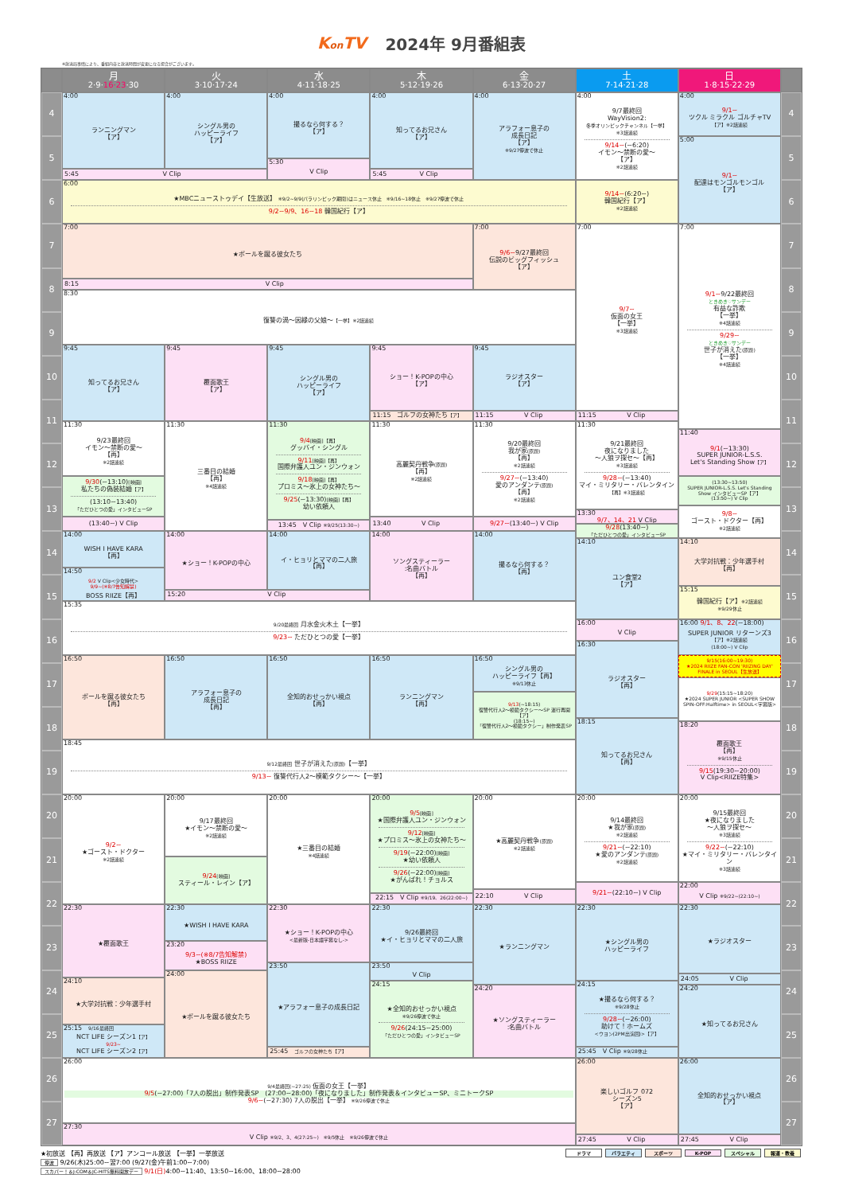Kon TV 2024年 9月番組表
※放送局事情により、番組内容と放送時間が変更になる場合がございます。
月
2·9·16·23·30
火
3·10·17·24
水
4·11·18·25
木
5·12·19·26
金
6·13·20·27
土
7·14·21·28
日
1·8·15·22·29
4
4:00
ランニングマン
【ア】
4:00
シングル男の
ハッピーライフ
【ア】
4:00
撮るなら何する？
【ア】
4:00
知ってるお兄さん
【ア】
4:00
アラフォー息子の
成長日記
【ア】
※9/27停波で休止
4:00
9/7最終回
WayVision2:
冬季オリンピックチャンネル【一挙】
※3話連続
9/14~(~6:20)
イモン～禁断の愛～
【ア】
※2話連続
4:00
9/1~
ツクル ミラクル ゴルチャTV
【ア】※2話連続
4
5
5:00
9/1~
配達はモンゴルモンゴル
【ア】
5
5:30
V Clip
5:45 V Clip
5:45 V Clip
6
6:00
★MBCニューストゥデイ【生放送】 ※9/2~9/9(パラリンピック期間)はニュース休止　※9/16~18休止　※9/27停波で休止
9/2~9/9、16~18 韓国紀行【ア】
9/14~(6:20~)
韓国紀行【ア】
※2話連続
6
7
7:00
★ボールを蹴る彼女たち
7:00
9/6~9/27最終回
伝説のビッグフィッシュ
【ア】
7:00
9/7~
仮面の女王
【一挙】
※3話連続
7:00
9/1~9/22最終回
ときめき♡サンデー
有益な詐欺
【一挙】
※4話連続
9/29~
ときめき♡サンデー
世子が消えた(原題)
【一挙】
※4話連続
7
8
8
8:15 V Clip
8:30
復讐の渦～因縁の父娘～【一挙】※2話連続
9
9
9:45
知ってるお兄さん
【ア】
9:45
覆面歌王
【ア】
9:45
シングル男の
ハッピーライフ
【ア】
9:45
ショー！K-POPの中心
【ア】
9:45
ラジオスター
【ア】
10
10
11
11
11:15　ゴルフの女神たち【ア】
11:15 V Clip
11:15 V Clip
11:30
9/23最終回
イモン～禁断の愛～
【再】
※2話連続
9/30(~13:10)[映画]
私たちの偽装結婚【ア】
(13:10~13:40)
「ただひとつの愛」インタビューSP
(13:40~) V Clip
11:30
三番目の結婚
【再】
※4話連続
11:30
9/4[映画]【再】
グッバイ・シングル
9/11[映画]【再】
国際弁護人ユン・ジンウォン
9/18[映画]【再】
プロミス～氷上の女神たち～
9/25(~13:30)[映画]【再】
幼い依頼人
13:45　V Clip ※9/25(13:30~)
11:30
高麗契丹戦争(原題)
【再】
※2話連続
13:40 V Clip
11:30
9/20最終回
我が家(原題)
【再】
※2話連続
9/27~(~13:40)
愛のアンダンテ(原題)
【再】
※2話連続
9/27~(13:40~) V Clip
11:30
9/21最終回
夜になりました
～人狼ヲ探セ～【再】
※3話連続
9/28~(~13:40)
マイ・ミリタリー・バレンタイン
【再】※3話連続
13:30
9/7、14、21 V Clip
9/28(13:40~)
「ただひとつの愛」インタビューSP
11:40
9/1(~13:30)
SUPER JUNIOR-L.S.S.
Let's Standing Show【ア】
(13:30~13:50)
SUPER JUNIOR-L.S.S. Let's Standing Show インタビューSP【ア】
(13:50~) V Clip
9/8~
ゴースト・ドクター【再】
※2話連続
12
12
13
13
14
14:00
WISH I HAVE KARA
【再】
14:50
9/2 V Clip<少女時代>
9/9~(※8/7告知解禁)
BOSS RIIZE【再】
14:00
★ショー！K-POPの中心
14:00
イ・ヒョリとママの二人旅
【再】
14:00
ソングスティーラー
:名曲バトル
【再】
14:00
撮るなら何する？
【再】
14:10
ユン食堂2
【ア】
14:10
大学対抗戦：少年選手村
【再】
14
15
15
15:15
韓国紀行【ア】※2話連続
※9/29休止
15:20 V Clip
15:35
9/20最終回 月水金火木土【一挙】
9/23~ ただひとつの愛【一挙】
16
16:00
V Clip
16:00 9/1、8、22(~18:00)
SUPER JUNIOR リターンズ3
【ア】※2話連続
(18:00~) V Clip
16
16:30
ラジオスター
【再】
16:50
ボールを蹴る彼女たち
【再】
16:50
アラフォー息子の
成長日記
【再】
16:50
全知的おせっかい視点
【再】
16:50
ランニングマン
【再】
16:50
シングル男の
ハッピーライフ【再】
※9/13休止
9/13(~18:15)
復讐代行人2～模範タクシー～SP 運行再開【ア】
(18:15~)
「復讐代行人2～模範タクシー」制作発表SP
9/15(16:00~19:30)
★2024 RIIZE FAN-CON 'RIIZING DAY' FINALE in SEOUL【生放送】
9/29(15:15~18:20)
★2024 SUPER JUNIOR <SUPER SHOW SPIN-OFF:Halftime> in SEOUL<字幕版>
17
17
18
18
18:15
知ってるお兄さん
【再】
18:20
覆面歌王
【再】
※9/15休止
9/15(19:30~20:00)
V Clip<RIIZE特集>
18:45
9/12最終回 世子が消えた(原題)【一挙】
9/13~ 復讐代行人2～模範タクシー～【一挙】
19
19
20
20:00
9/2~
★ゴースト・ドクター
※2話連続
20:00
9/17最終回
★イモン～禁断の愛～
※2話連続
9/24[映画]
スティール・レイン【ア】
20:00
★三番目の結婚
※4話連続
20:00
9/5[映画]
★国際弁護人ユン・ジンウォン
9/12[映画]
★プロミス～氷上の女神たち～
9/19(~22:00)[映画]
★幼い依頼人
9/26(~22:00)[映画]
★がんばれ！チョルス
20:00
★高麗契丹戦争(原題)
※2話連続
20:00
9/14最終回
★我が家(原題)
※2話連続
9/21~(~22:10)
★愛のアンダンテ(原題)
※2話連続
20:00
9/15最終回
★夜になりました
～人狼ヲ探セ～
※3話連続
9/22~(~22:10)
★マイ・ミリタリー・バレンタイン
※3話連続
20
21
21
22
9/21~(22:10~) V Clip
22:00
V Clip ※9/22~(22:10~)
22
22:10 V Clip
22:15　V Clip ※9/19、26(22:00~)
22:30
★覆面歌王
22:30
★WISH I HAVE KARA
22:30
★ショー！K-POPの中心
<最新版-日本語字幕なし->
22:30
9/26最終回
★イ・ヒョリとママの二人旅
22:30
★ランニングマン
22:30
★シングル男の
ハッピーライフ
22:30
★ラジオスター
23
23
23:20
9/3~(※8/7告知解禁)
★BOSS RIIZE
23:50
★アラフォー息子の成長日記
23:50
V Clip
24
24:00
★ボールを蹴る彼女たち
24:05 V Clip
24
24:10
★大学対抗戦：少年選手村
24:15
★全知的おせっかい視点
※9/26停波で休止
9/26(24:15~25:00)
「ただひとつの愛」インタビューSP
24:15
★撮るなら何する？
※9/28休止
9/28~(~26:00)
助けて！ホームズ
<ウヨン(2PM出演回)>【ア】
24:20
★ソングスティーラー
:名曲バトル
24:20
★知ってるお兄さん
25
25
25:15　9/16最終回
NCT LIFE シーズン1【ア】
9/23~
NCT LIFE シーズン2【ア】
25:45　ゴルフの女神たち【ア】
25:45　V Clip ※9/28休止
26
26:00
9/4最終回(~27:25) 仮面の女王【一挙】
9/5(~27:00)「7人の脱出」制作発表SP　(27:00~28:00)「夜になりました」制作発表＆インタビューSP、ミニトークSP
9/6~(~27:30) 7人の脱出【一挙】 ※9/26停波で休止
26:00
楽しいゴルフ 072
シーズン5
【ア】
26:00
全知的おせっかい視点
【ア】
26
27
27
27:30
V Clip ※9/2、3、4(27:25~)　※9/5休止　※9/26停波で休止
27:45 V Clip
27:45 V Clip
★初放送 【再】再放送 【ア】アンコール放送 【一挙】一挙放送
停波 9/26(木)25:00~翌7:00 (9/27(金)午前1:00~7:00)
スカパー！＆J:COM＆JC-HITS無料開放デー 9/1(日) 4:00~11:40、13:50~16:00、18:00~28:00
ドラマ バラエティ スポーツ K-POP スペシャル 報道・教養